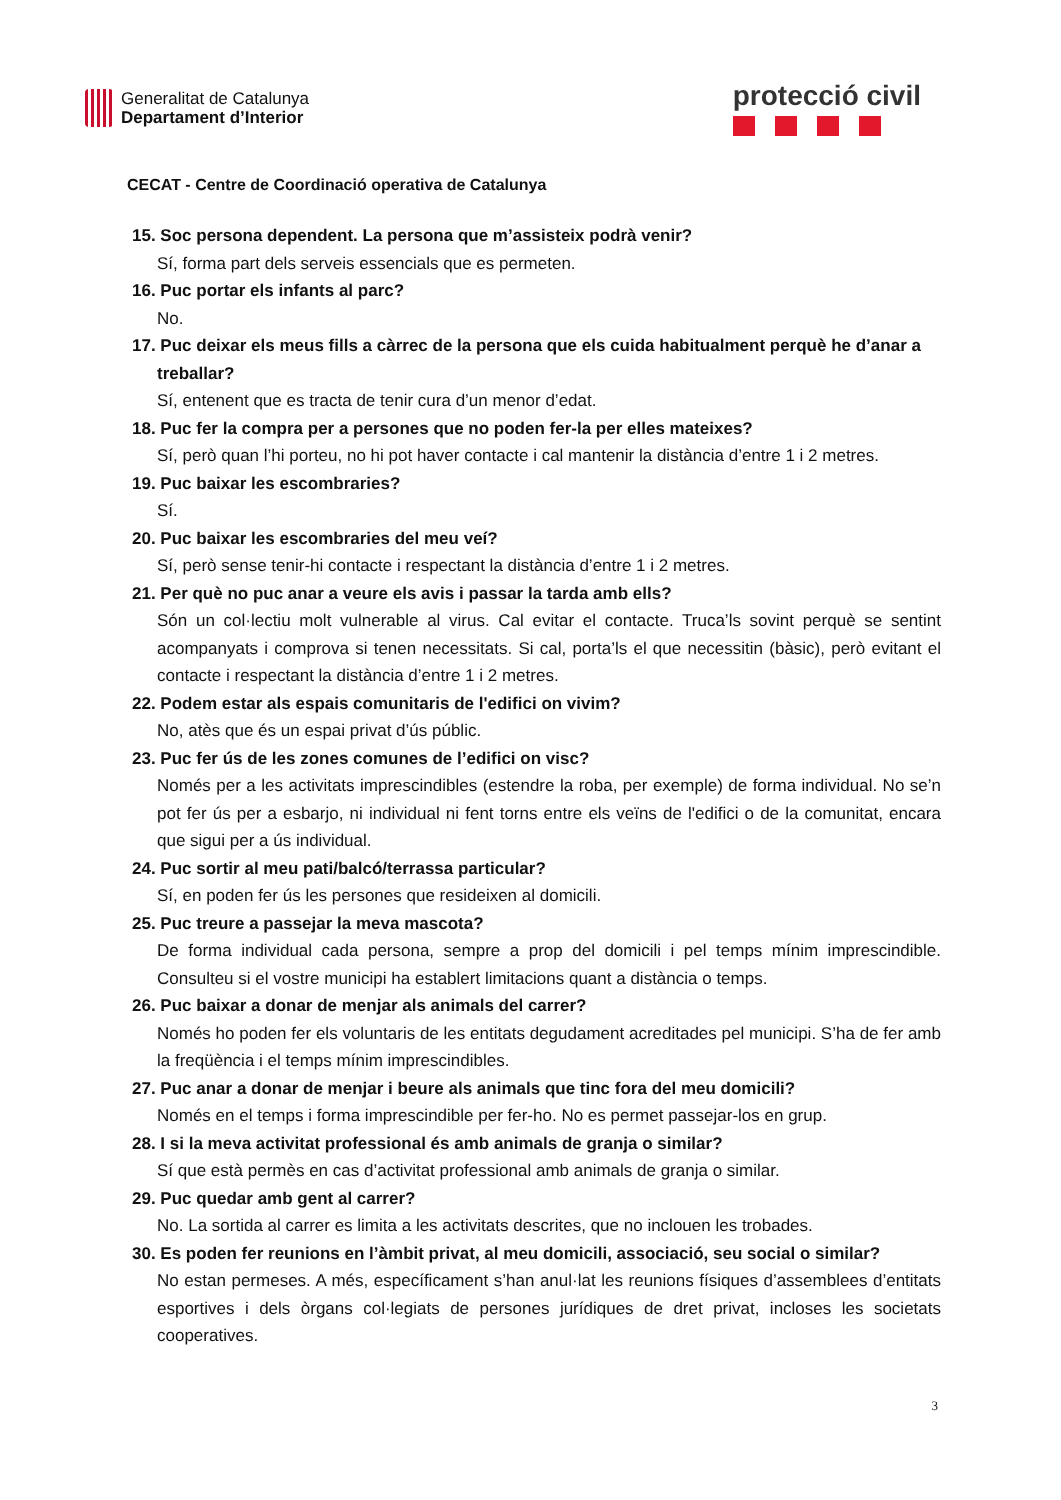Generalitat de Catalunya
Departament d’Interior
protecció civil
CECAT - Centre de Coordinació operativa de Catalunya
15. Soc persona dependent. La persona que m’assisteix podrà venir?
Sí, forma part dels serveis essencials que es permeten.
16. Puc portar els infants al parc?
No.
17. Puc deixar els meus fills a càrrec de la persona que els cuida habitualment perquè he d’anar a treballar?
Sí, entenent que es tracta de tenir cura d’un menor d’edat.
18. Puc fer la compra per a persones que no poden fer-la per elles mateixes?
Sí, però quan l’hi porteu, no hi pot haver contacte i cal mantenir la distància d’entre 1 i 2 metres.
19. Puc baixar les escombraries?
Sí.
20. Puc baixar les escombraries del meu veí?
Sí, però sense tenir-hi contacte i respectant la distància d’entre 1 i 2 metres.
21. Per què no puc anar a veure els avis i passar la tarda amb ells?
Són un col·lectiu molt vulnerable al virus. Cal evitar el contacte. Truca’ls sovint perquè se sentint acompanyats i comprova si tenen necessitats. Si cal, porta’ls el que necessitin (bàsic), però evitant el contacte i respectant la distància d’entre 1 i 2 metres.
22. Podem estar als espais comunitaris de l'edifici on vivim?
No, atès que és un espai privat d’ús públic.
23. Puc fer ús de les zones comunes de l’edifici on visc?
Només per a les activitats imprescindibles (estendre la roba, per exemple) de forma individual. No se’n pot fer ús per a esbarjo, ni individual ni fent torns entre els veïns de l'edifici o de la comunitat, encara que sigui per a ús individual.
24. Puc sortir al meu pati/balcó/terrassa particular?
Sí, en poden fer ús les persones que resideixen al domicili.
25. Puc treure a passejar la meva mascota?
De forma individual cada persona, sempre a prop del domicili i pel temps mínim imprescindible. Consulteu si el vostre municipi ha establert limitacions quant a distància o temps.
26. Puc baixar a donar de menjar als animals del carrer?
Només ho poden fer els voluntaris de les entitats degudament acreditades pel municipi. S’ha de fer amb la freqüència i el temps mínim imprescindibles.
27. Puc anar a donar de menjar i beure als animals que tinc fora del meu domicili?
Només en el temps i forma imprescindible per fer-ho. No es permet passejar-los en grup.
28. I si la meva activitat professional és amb animals de granja o similar?
Sí que està permès en cas d’activitat professional amb animals de granja o similar.
29. Puc quedar amb gent al carrer?
No. La sortida al carrer es limita a les activitats descrites, que no inclouen les trobades.
30. Es poden fer reunions en l’àmbit privat, al meu domicili, associació, seu social o similar?
No estan permeses. A més, específicament s’han anul·lat les reunions físiques d’assemblees d’entitats esportives i dels òrgans col·legiats de persones jurídiques de dret privat, incloses les societats cooperatives.
3